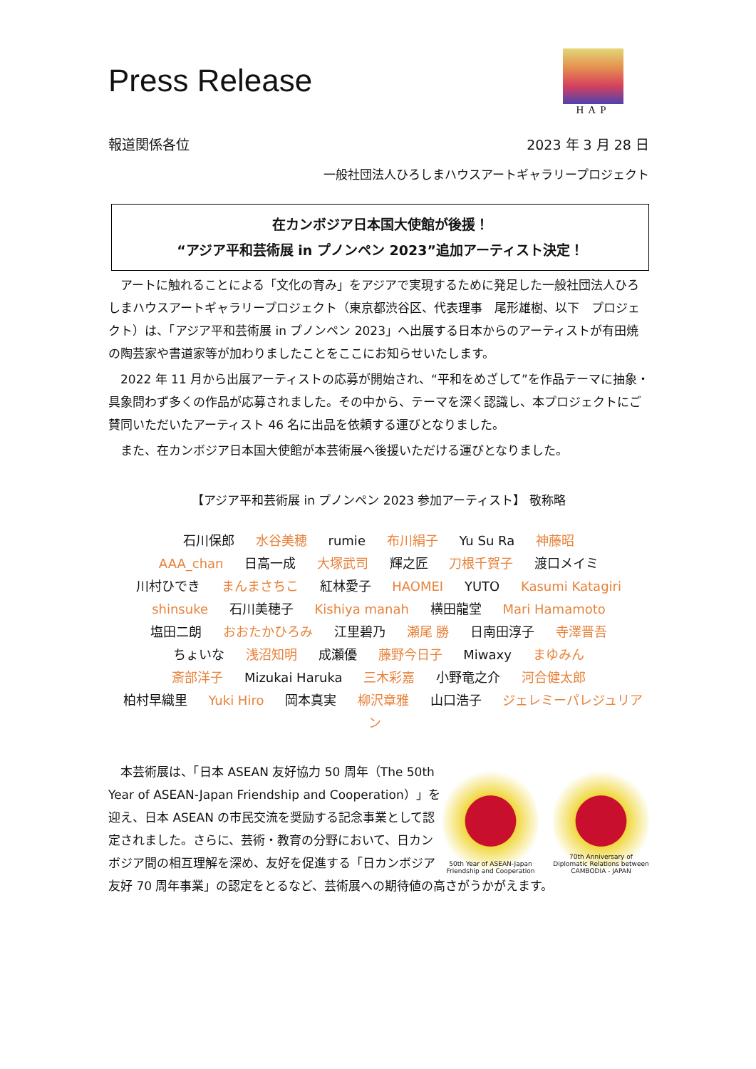HAP
Press Release
報道関係各位 2023 年 3 月 28 日
一般社団法人ひろしまハウスアートギャラリープロジェクト
在カンボジア日本国大使館が後援！
“アジア平和芸術展 in プノンペン 2023”追加アーティスト決定！
　アートに触れることによる「文化の育み」をアジアで実現するために発足した一般社団法人ひろしまハウスアートギャラリープロジェクト（東京都渋谷区、代表理事　尾形雄樹、以下　プロジェクト）は、「アジア平和芸術展 in プノンペン 2023」へ出展する日本からのアーティストが有田焼の陶芸家や書道家等が加わりましたことをここにお知らせいたします。
　2022 年 11 月から出展アーティストの応募が開始され、“平和をめざして”を作品テーマに抽象・具象問わず多くの作品が応募されました。その中から、テーマを深く認識し、本プロジェクトにご賛同いただいたアーティスト 46 名に出品を依頼する運びとなりました。
　また、在カンボジア日本国大使館が本芸術展へ後援いただける運びとなりました。
【アジア平和芸術展 in プノンペン 2023 参加アーティスト】 敬称略
石川保郎 水谷美穂 rumie 布川絹子 Yu Su Ra 神藤昭
AAA_chan 日高一成 大塚武司 輝之匠 刀根千賀子 渡口メイミ
川村ひでき まんまさちこ 紅林愛子 HAOMEI YUTO Kasumi Katagiri
shinsuke 石川美穂子 Kishiya manah 横田龍堂 Mari Hamamoto
塩田二朗 おおたかひろみ 江里碧乃 瀬尾 勝 日南田淳子 寺澤晋吾
ちょいな 浅沼知明 成瀬優 藤野今日子 Miwaxy まゆみん
斎部洋子 Mizukai Haruka 三木彩嘉 小野竜之介 河合健太郎
柏村早織里 Yuki Hiro 岡本真実 柳沢章雅 山口浩子 ジェレミーパレジュリアン
50th Year of ASEAN-Japan Friendship and Cooperation
70th Anniversary of Diplomatic Relations between CAMBODIA - JAPAN
　本芸術展は、「日本 ASEAN 友好協力 50 周年（The 50th Year of ASEAN-Japan Friendship and Cooperation）」を迎え、日本 ASEAN の市民交流を奨励する記念事業として認定されました。さらに、芸術・教育の分野において、日カンボジア間の相互理解を深め、友好を促進する「日カンボジア友好 70 周年事業」の認定をとるなど、芸術展への期待値の高さがうかがえます。